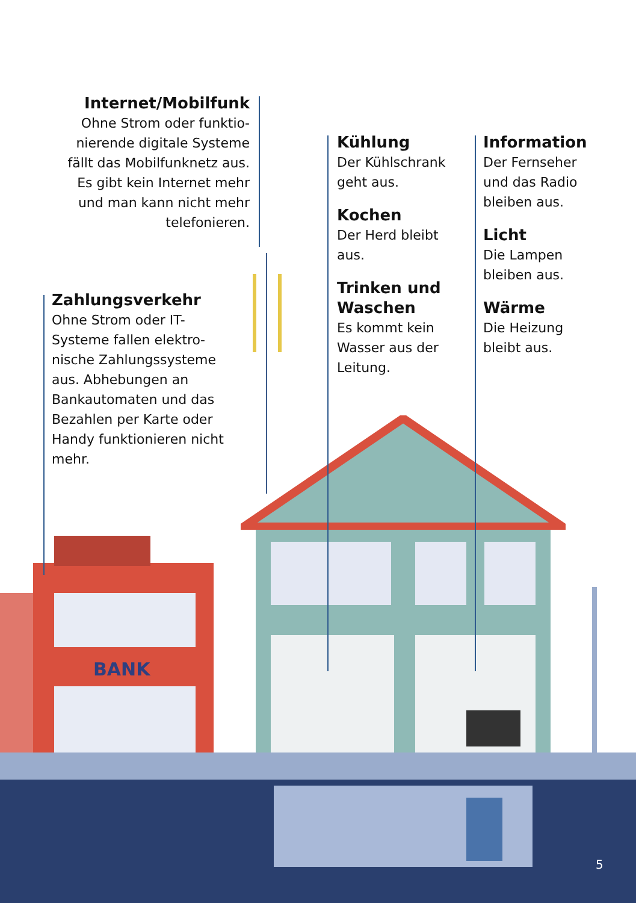BANK
Internet/Mobilfunk
Ohne Strom oder funktio­nierende digitale Systeme fällt das Mobilfunknetz aus. Es gibt kein Internet mehr und man kann nicht mehr telefonieren.
Zahlungsverkehr
Ohne Strom oder IT-Systeme fallen elektro­nische Zahlungssysteme aus. Abhebungen an Bankautomaten und das Bezahlen per Karte oder Handy funktionie­ren nicht mehr.
Kühlung
Der Kühlschrank geht aus.
Kochen
Der Herd bleibt aus.
Trinken und Waschen
Es kommt kein Wasser aus der Leitung.
Information
Der Fernseher und das Radio bleiben aus.
Licht
Die Lampen bleiben aus.
Wärme
Die Heizung bleibt aus.
5